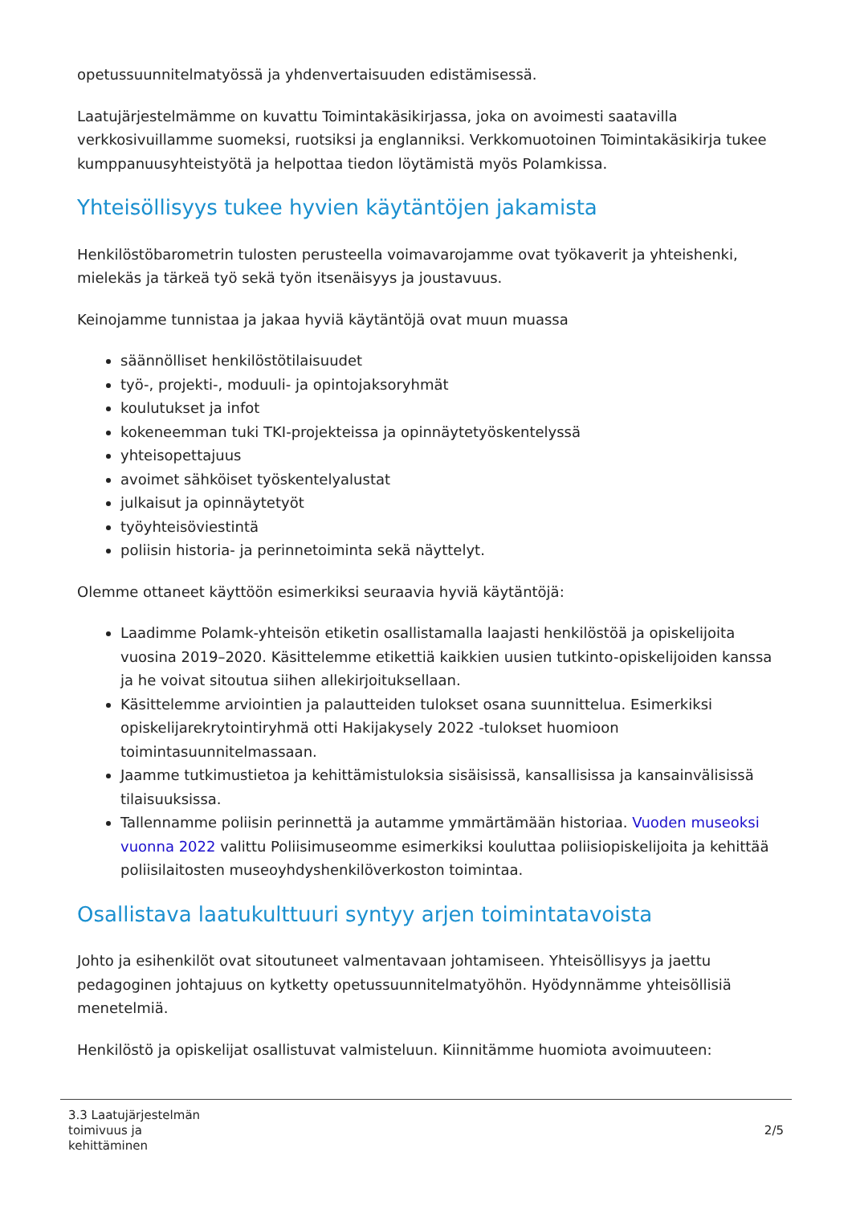opetussuunnitelmatyössä ja yhdenvertaisuuden edistämisessä.
Laatujärjestelmämme on kuvattu Toimintakäsikirjassa, joka on avoimesti saatavilla verkkosivuillamme suomeksi, ruotsiksi ja englanniksi. Verkkomuotoinen Toimintakäsikirja tukee kumppanuusyhteistyötä ja helpottaa tiedon löytämistä myös Polamkissa.
Yhteisöllisyys tukee hyvien käytäntöjen jakamista
Henkilöstöbarometrin tulosten perusteella voimavarojamme ovat työkaverit ja yhteishenki, mielekäs ja tärkeä työ sekä työn itsenäisyys ja joustavuus.
Keinojamme tunnistaa ja jakaa hyviä käytäntöjä ovat muun muassa
säännölliset henkilöstötilaisuudet
työ-, projekti-, moduuli- ja opintojaksoryhmät
koulutukset ja infot
kokeneemman tuki TKI-projekteissa ja opinnäytetyöskentelyssä
yhteisopettajuus
avoimet sähköiset työskentelyalustat
julkaisut ja opinnäytetyöt
työyhteisöviestintä
poliisin historia- ja perinnetoiminta sekä näyttelyt.
Olemme ottaneet käyttöön esimerkiksi seuraavia hyviä käytäntöjä:
Laadimme Polamk-yhteisön etiketin osallistamalla laajasti henkilöstöä ja opiskelijoita vuosina 2019–2020. Käsittelemme etikettiä kaikkien uusien tutkinto-opiskelijoiden kanssa ja he voivat sitoutua siihen allekirjoituksellaan.
Käsittelemme arviointien ja palautteiden tulokset osana suunnittelua. Esimerkiksi opiskelijarekrytointiryhmä otti Hakijakysely 2022 -tulokset huomioon toimintasuunnitelmassaan.
Jaamme tutkimustietoa ja kehittämistuloksia sisäisissä, kansallisissa ja kansainvälisissä tilaisuuksissa.
Tallennamme poliisin perinnettä ja autamme ymmärtämään historiaa. Vuoden museoksi vuonna 2022 valittu Poliisimuseomme esimerkiksi kouluttaa poliisiopiskelijoita ja kehittää poliisilaitosten museoyhdyshenkilöverkoston toimintaa.
Osallistava laatukulttuuri syntyy arjen toimintatavoista
Johto ja esihenkilöt ovat sitoutuneet valmentavaan johtamiseen. Yhteisöllisyys ja jaettu pedagoginen johtajuus on kytketty opetussuunnitelmatyöhön. Hyödynnämme yhteisöllisiä menetelmiä.
Henkilöstö ja opiskelijat osallistuvat valmisteluun. Kiinnitämme huomiota avoimuuteen:
3.3 Laatujärjestelmän
toimivuus ja
kehittäminen
2/5